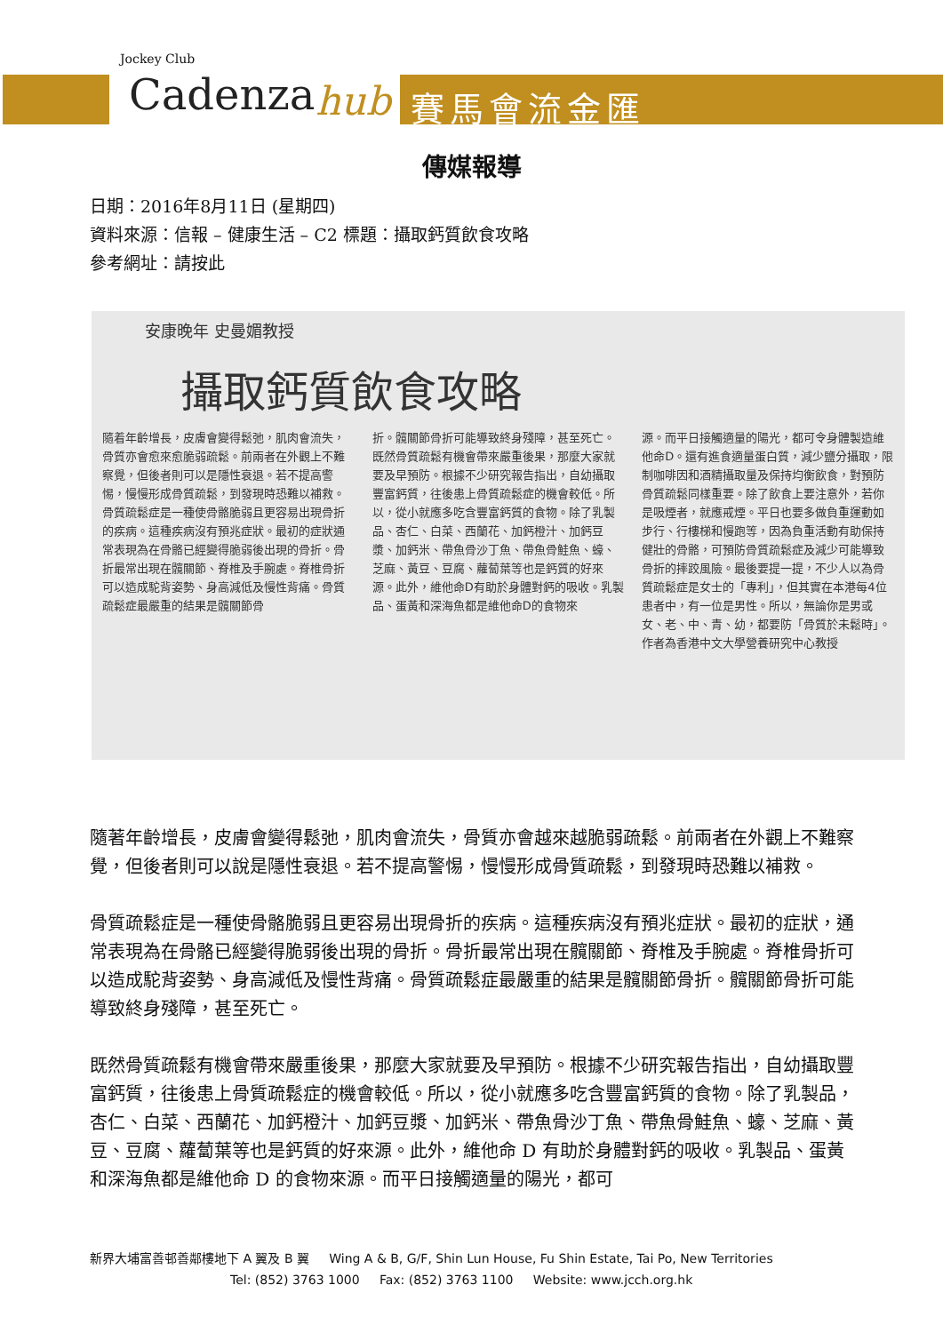Jockey Club
Cadenza hub 賽馬會流金匯
傳媒報導
日期：2016年8月11日 (星期四)
資料來源：信報 – 健康生活 – C2 標題：攝取鈣質飲食攻略
參考網址：請按此
安康晚年 史曼媚教授
攝取鈣質飲食攻略
隨着年齡增長，皮膚會變得鬆弛，肌肉會流失，骨質亦會愈來愈脆弱疏鬆。前兩者在外觀上不難察覺，但後者則可以是隱性衰退。若不提高警惕，慢慢形成骨質疏鬆，到發現時恐難以補救。骨質疏鬆症是一種使骨骼脆弱且更容易出現骨折的疾病。這種疾病沒有預兆症狀。最初的症狀通常表現為在骨骼已經變得脆弱後出現的骨折。骨折最常出現在髖關節、脊椎及手腕處。脊椎骨折可以造成駝背姿勢、身高減低及慢性背痛。骨質疏鬆症最嚴重的結果是髖關節骨
折。髖關節骨折可能導致終身殘障，甚至死亡。既然骨質疏鬆有機會帶來嚴重後果，那麼大家就要及早預防。根據不少研究報告指出，自幼攝取豐富鈣質，往後患上骨質疏鬆症的機會較低。所以，從小就應多吃含豐富鈣質的食物。除了乳製品、杏仁、白菜、西蘭花、加鈣橙汁、加鈣豆漿、加鈣米、帶魚骨沙丁魚、帶魚骨鮭魚、蠔、芝麻、黃豆、豆腐、蘿蔔葉等也是鈣質的好來源。此外，維他命D有助於身體對鈣的吸收。乳製品、蛋黃和深海魚都是維他命D的食物來
源。而平日接觸適量的陽光，都可令身體製造維他命D。還有進食適量蛋白質，減少鹽分攝取，限制咖啡因和酒精攝取量及保持均衡飲食，對預防骨質疏鬆同樣重要。除了飲食上要注意外，若你是吸煙者，就應戒煙。平日也要多做負重運動如步行、行樓梯和慢跑等，因為負重活動有助保持健壯的骨骼，可預防骨質疏鬆症及減少可能導致骨折的摔跤風險。最後要提一提，不少人以為骨質疏鬆症是女士的「專利」，但其實在本港每4位患者中，有一位是男性。所以，無論你是男或女、老、中、青、幼，都要防「骨質於未鬆時」。
作者為香港中文大學營養研究中心教授
隨著年齡增長，皮膚會變得鬆弛，肌肉會流失，骨質亦會越來越脆弱疏鬆。前兩者在外觀上不難察覺，但後者則可以說是隱性衰退。若不提高警惕，慢慢形成骨質疏鬆，到發現時恐難以補救。
骨質疏鬆症是一種使骨骼脆弱且更容易出現骨折的疾病。這種疾病沒有預兆症狀。最初的症狀，通常表現為在骨骼已經變得脆弱後出現的骨折。骨折最常出現在髖關節、脊椎及手腕處。脊椎骨折可以造成駝背姿勢、身高減低及慢性背痛。骨質疏鬆症最嚴重的結果是髖關節骨折。髖關節骨折可能導致終身殘障，甚至死亡。
既然骨質疏鬆有機會帶來嚴重後果，那麼大家就要及早預防。根據不少研究報告指出，自幼攝取豐富鈣質，往後患上骨質疏鬆症的機會較低。所以，從小就應多吃含豐富鈣質的食物。除了乳製品，杏仁、白菜、西蘭花、加鈣橙汁、加鈣豆漿、加鈣米、帶魚骨沙丁魚、帶魚骨鮭魚、蠔、芝麻、黃豆、豆腐、蘿蔔葉等也是鈣質的好來源。此外，維他命 D 有助於身體對鈣的吸收。乳製品、蛋黃和深海魚都是維他命 D 的食物來源。而平日接觸適量的陽光，都可
新界大埔富善邨善鄰樓地下 A 翼及 B 翼 Wing A & B, G/F, Shin Lun House, Fu Shin Estate, Tai Po, New Territories
Tel: (852) 3763 1000 Fax: (852) 3763 1100 Website: www.jcch.org.hk